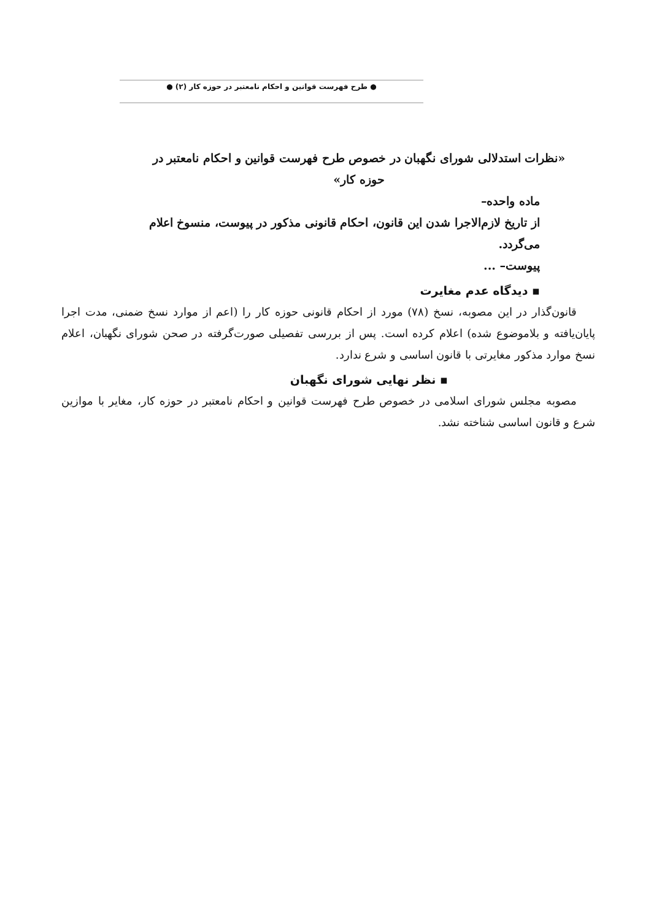● طرح فهرست قوانین و احکام نامعتبر در حوزه کار (۲) ●
«نظرات استدلالی شورای نگهبان در خصوص طرح فهرست قوانین و احکام نامعتبر در حوزه کار»
ماده واحده–
از تاریخ لازم‌الاجرا شدن این قانون، احکام قانونی مذکور در پیوست، منسوخ اعلام می‌گردد.
پیوست– ...
▪ دیدگاه عدم مغایرت
قانون‌گذار در این مصوبه، نسخ (۷۸) مورد از احکام قانونی حوزه کار را (اعم از موارد نسخ ضمنی، مدت اجرا پایان‌یافته و بلاموضوع شده) اعلام کرده است. پس از بررسی تفصیلی صورت‌گرفته در صحن شورای نگهبان، اعلام نسخ موارد مذکور مغایرتی با قانون اساسی و شرع ندارد.
▪ نظر نهایی شورای نگهبان
مصوبه مجلس شورای اسلامی در خصوص طرح فهرست قوانین و احکام نامعتبر در حوزه کار، مغایر با موازین شرع و قانون اساسی شناخته نشد.